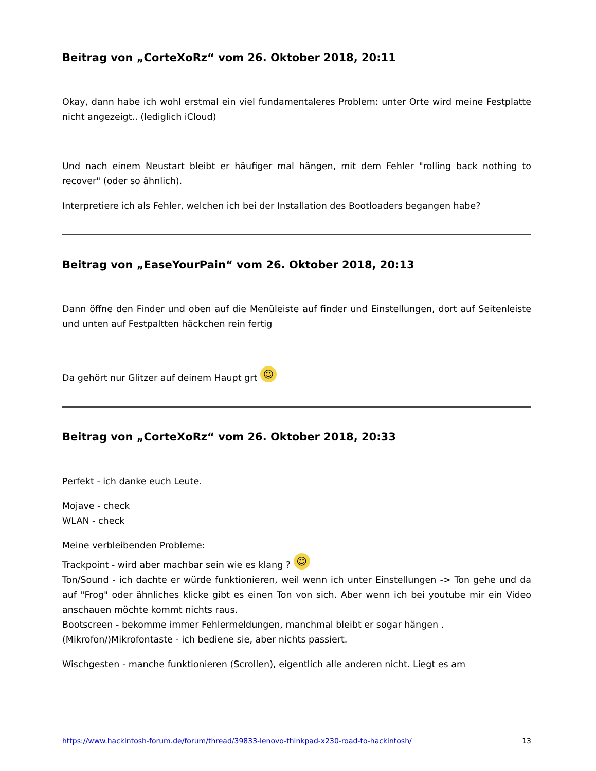Beitrag von „CorteXoRz“ vom 26. Oktober 2018, 20:11
Okay, dann habe ich wohl erstmal ein viel fundamentaleres Problem: unter Orte wird meine Festplatte nicht angezeigt.. (lediglich iCloud)
Und nach einem Neustart bleibt er häufiger mal hängen, mit dem Fehler "rolling back nothing to recover" (oder so ähnlich).
Interpretiere ich als Fehler, welchen ich bei der Installation des Bootloaders begangen habe?
Beitrag von „EaseYourPain“ vom 26. Oktober 2018, 20:13
Dann öffne den Finder und oben auf die Menüleiste auf finder und Einstellungen, dort auf Seitenleiste und unten auf Festpaltten häckchen rein fertig
Da gehört nur Glitzer auf deinem Haupt grt ☺
Beitrag von „CorteXoRz“ vom 26. Oktober 2018, 20:33
Perfekt - ich danke euch Leute.
Mojave - check
WLAN - check
Meine verbleibenden Probleme:
Trackpoint - wird aber machbar sein wie es klang ? ☺
Ton/Sound - ich dachte er würde funktionieren, weil wenn ich unter Einstellungen -> Ton gehe und da auf "Frog" oder ähnliches klicke gibt es einen Ton von sich. Aber wenn ich bei youtube mir ein Video anschauen möchte kommt nichts raus.
Bootscreen - bekomme immer Fehlermeldungen, manchmal bleibt er sogar hängen .
(Mikrofon/)Mikrofontaste - ich bediene sie, aber nichts passiert.
Wischgesten - manche funktionieren (Scrollen), eigentlich alle anderen nicht. Liegt es am
https://www.hackintosh-forum.de/forum/thread/39833-lenovo-thinkpad-x230-road-to-hackintosh/ 13